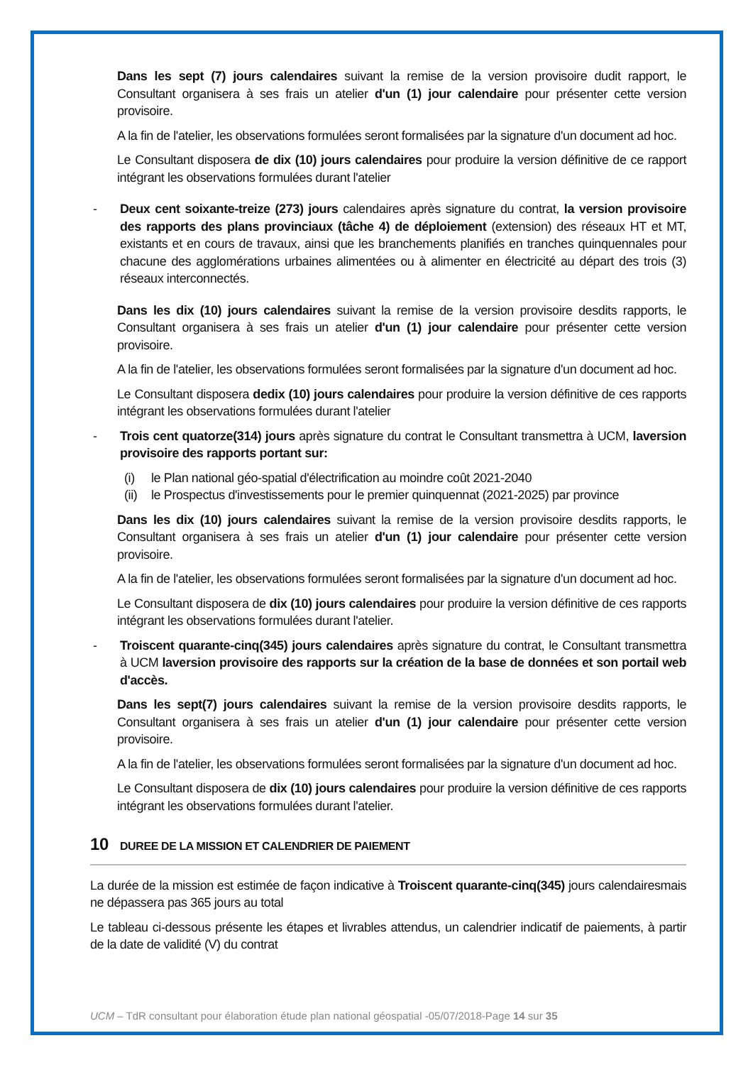Dans les sept (7) jours calendaires suivant la remise de la version provisoire dudit rapport, le Consultant organisera à ses frais un atelier d'un (1) jour calendaire pour présenter cette version provisoire.
A la fin de l'atelier, les observations formulées seront formalisées par la signature d'un document ad hoc.
Le Consultant disposera de dix (10) jours calendaires pour produire la version définitive de ce rapport intégrant les observations formulées durant l'atelier
- Deux cent soixante-treize (273) jours calendaires après signature du contrat, la version provisoire des rapports des plans provinciaux (tâche 4) de déploiement (extension) des réseaux HT et MT, existants et en cours de travaux, ainsi que les branchements planifiés en tranches quinquennales pour chacune des agglomérations urbaines alimentées ou à alimenter en électricité au départ des trois (3) réseaux interconnectés.
Dans les dix (10) jours calendaires suivant la remise de la version provisoire desdits rapports, le Consultant organisera à ses frais un atelier d'un (1) jour calendaire pour présenter cette version provisoire.
A la fin de l'atelier, les observations formulées seront formalisées par la signature d'un document ad hoc.
Le Consultant disposera dedix (10) jours calendaires pour produire la version définitive de ces rapports intégrant les observations formulées durant l'atelier
- Trois cent quatorze(314) jours après signature du contrat le Consultant transmettra à UCM, laversion provisoire des rapports portant sur:
(i) le Plan national géo-spatial d'électrification au moindre coût 2021-2040
(ii) le Prospectus d'investissements pour le premier quinquennat (2021-2025) par province
Dans les dix (10) jours calendaires suivant la remise de la version provisoire desdits rapports, le Consultant organisera à ses frais un atelier d'un (1) jour calendaire pour présenter cette version provisoire.
A la fin de l'atelier, les observations formulées seront formalisées par la signature d'un document ad hoc.
Le Consultant disposera de dix (10) jours calendaires pour produire la version définitive de ces rapports intégrant les observations formulées durant l'atelier.
- Troiscent quarante-cinq(345) jours calendaires après signature du contrat, le Consultant transmettra à UCM laversion provisoire des rapports sur la création de la base de données et son portail web d'accès.
Dans les sept(7) jours calendaires suivant la remise de la version provisoire desdits rapports, le Consultant organisera à ses frais un atelier d'un (1) jour calendaire pour présenter cette version provisoire.
A la fin de l'atelier, les observations formulées seront formalisées par la signature d'un document ad hoc.
Le Consultant disposera de dix (10) jours calendaires pour produire la version définitive de ces rapports intégrant les observations formulées durant l'atelier.
10 DUREE DE LA MISSION ET CALENDRIER DE PAIEMENT
La durée de la mission est estimée de façon indicative à Troiscent quarante-cinq(345) jours calendairesmais ne dépassera pas 365 jours au total
Le tableau ci-dessous présente les étapes et livrables attendus, un calendrier indicatif de paiements, à partir de la date de validité (V) du contrat
UCM – TdR consultant pour élaboration étude plan national géospatial -05/07/2018-Page 14 sur 35